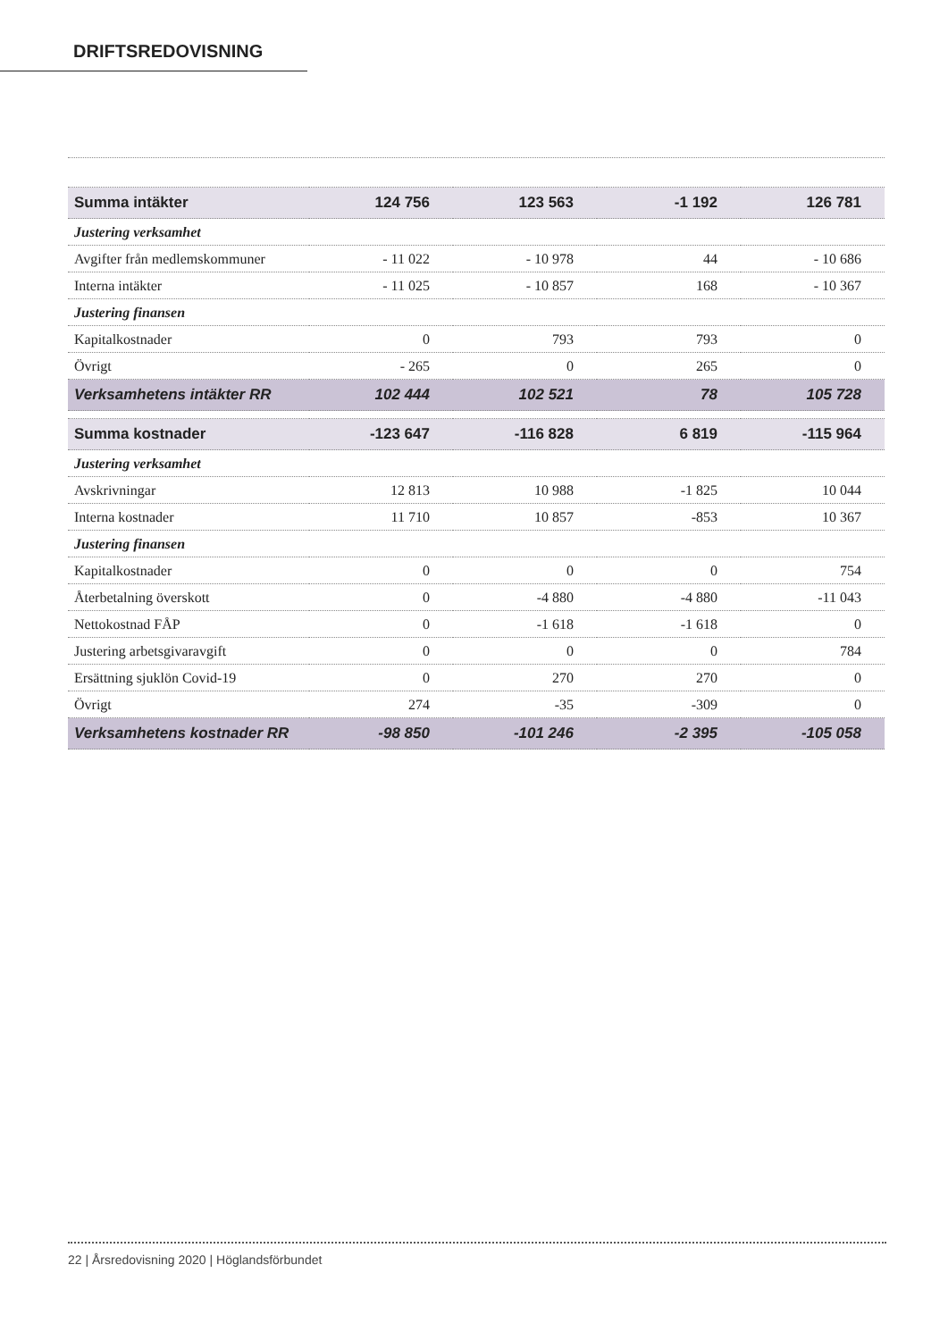DRIFTSREDOVISNING
| Summa intäkter | 124 756 | 123 563 | -1 192 | 126 781 |
| Justering verksamhet | | | | |
| Avgifter från medlemskommuner | - 11 022 | - 10 978 | 44 | - 10 686 |
| Interna intäkter | - 11 025 | - 10 857 | 168 | - 10 367 |
| Justering finansen | | | | |
| Kapitalkostnader | 0 | 793 | 793 | 0 |
| Övrigt | - 265 | 0 | 265 | 0 |
| Verksamhetens intäkter RR | 102 444 | 102 521 | 78 | 105 728 |
| Summa kostnader | -123 647 | -116 828 | 6 819 | -115 964 |
| Justering verksamhet | | | | |
| Avskrivningar | 12 813 | 10 988 | -1 825 | 10 044 |
| Interna kostnader | 11 710 | 10 857 | -853 | 10 367 |
| Justering finansen | | | | |
| Kapitalkostnader | 0 | 0 | 0 | 754 |
| Återbetalning överskott | 0 | -4 880 | -4 880 | -11 043 |
| Nettokostnad FÅP | 0 | -1 618 | -1 618 | 0 |
| Justering arbetsgivaravgift | 0 | 0 | 0 | 784 |
| Ersättning sjuklön Covid-19 | 0 | 270 | 270 | 0 |
| Övrigt | 274 | -35 | -309 | 0 |
| Verksamhetens kostnader RR | -98 850 | -101 246 | -2 395 | -105 058 |
22 | Årsredovisning 2020 | Höglandsförbundet